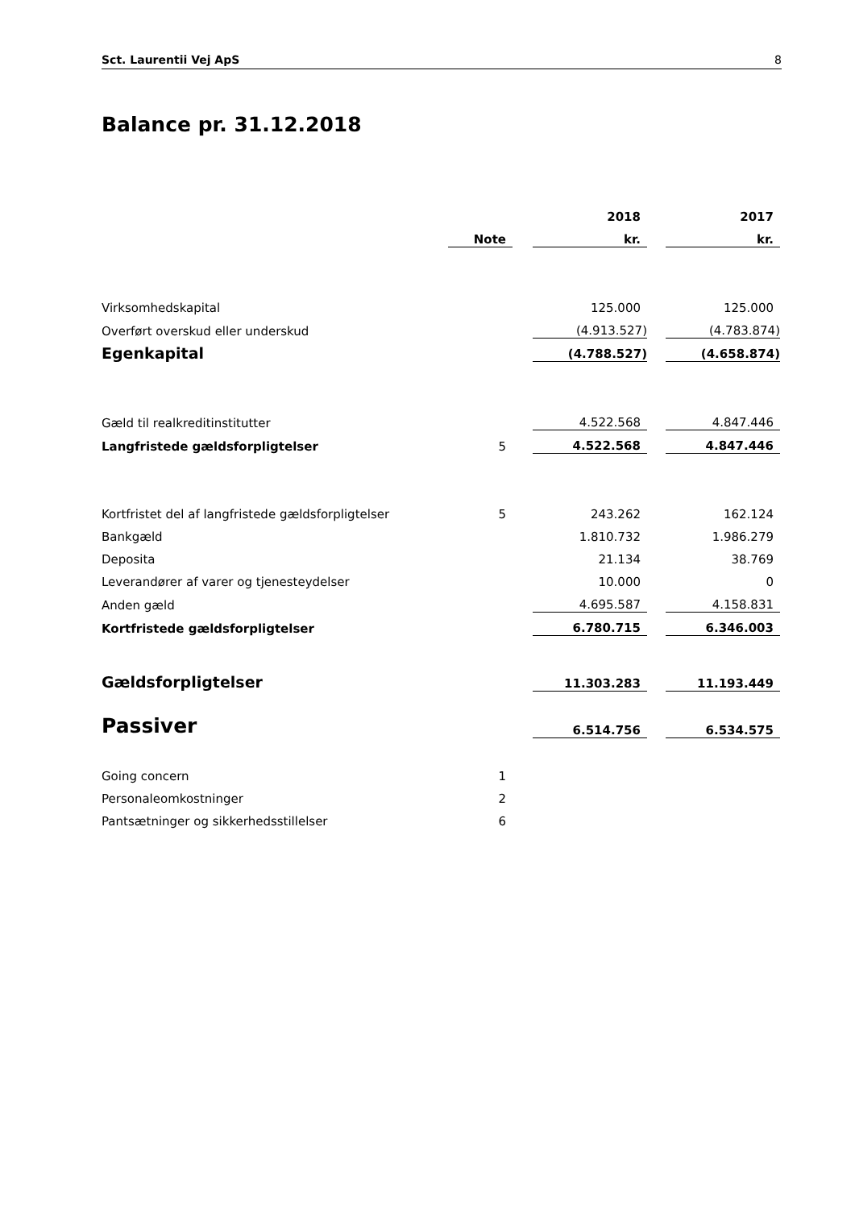Sct. Laurentii Vej ApS 8
Balance pr. 31.12.2018
| | | | 2018 | | 2017 |
| --- | --- | --- | --- | --- | --- |
| | Note | | kr. | | kr. |
| Virksomhedskapital | | | 125.000 | | 125.000 |
| Overført overskud eller underskud | | | (4.913.527) | | (4.783.874) |
| Egenkapital | | | (4.788.527) | | (4.658.874) |
| Gæld til realkreditinstitutter | | | 4.522.568 | | 4.847.446 |
| Langfristede gældsforpligtelser | 5 | | 4.522.568 | | 4.847.446 |
| Kortfristet del af langfristede gældsforpligtelser | 5 | | 243.262 | | 162.124 |
| Bankgæld | | | 1.810.732 | | 1.986.279 |
| Deposita | | | 21.134 | | 38.769 |
| Leverandører af varer og tjenesteydelser | | | 10.000 | | 0 |
| Anden gæld | | | 4.695.587 | | 4.158.831 |
| Kortfristede gældsforpligtelser | | | 6.780.715 | | 6.346.003 |
| Gældsforpligtelser | | | 11.303.283 | | 11.193.449 |
| Passiver | | | 6.514.756 | | 6.534.575 |
| Going concern | 1 | | | | |
| Personaleomkostninger | 2 | | | | |
| Pantsætninger og sikkerhedsstillelser | 6 | | | | |